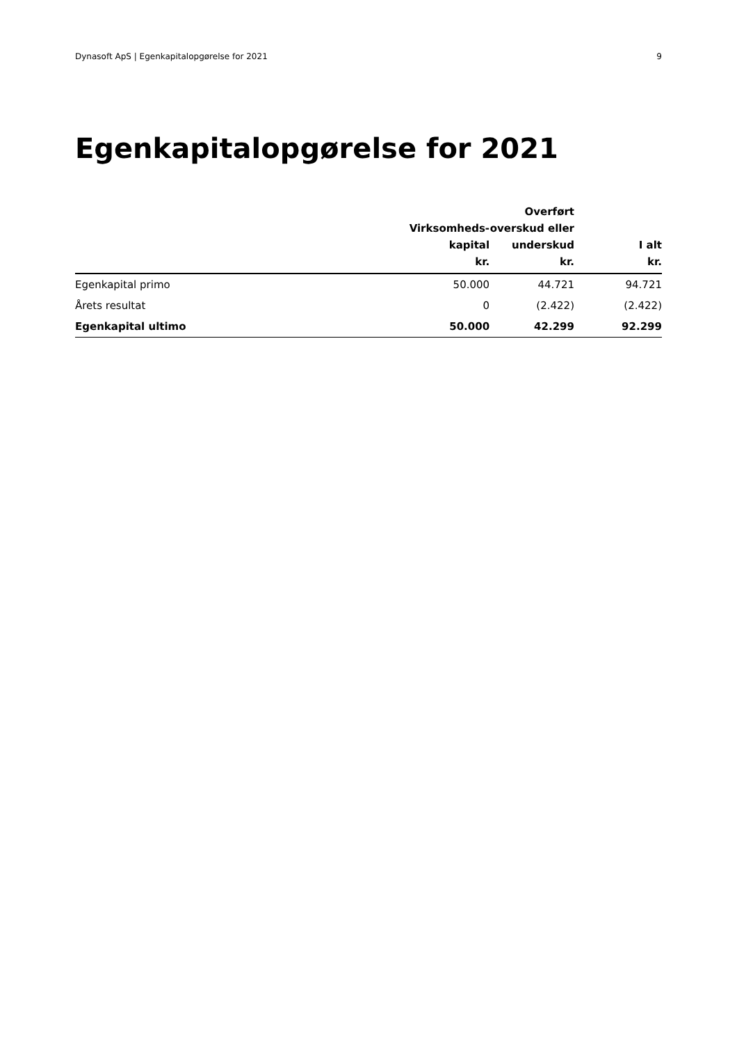Dynasoft ApS | Egenkapitalopgørelse for 2021 9
Egenkapitalopgørelse for 2021
| | Virksomheds- kapital kr. | Overført overskud eller underskud kr. | I alt kr. |
| --- | --- | --- | --- |
| Egenkapital primo | 50.000 | 44.721 | 94.721 |
| Årets resultat | 0 | (2.422) | (2.422) |
| Egenkapital ultimo | 50.000 | 42.299 | 92.299 |